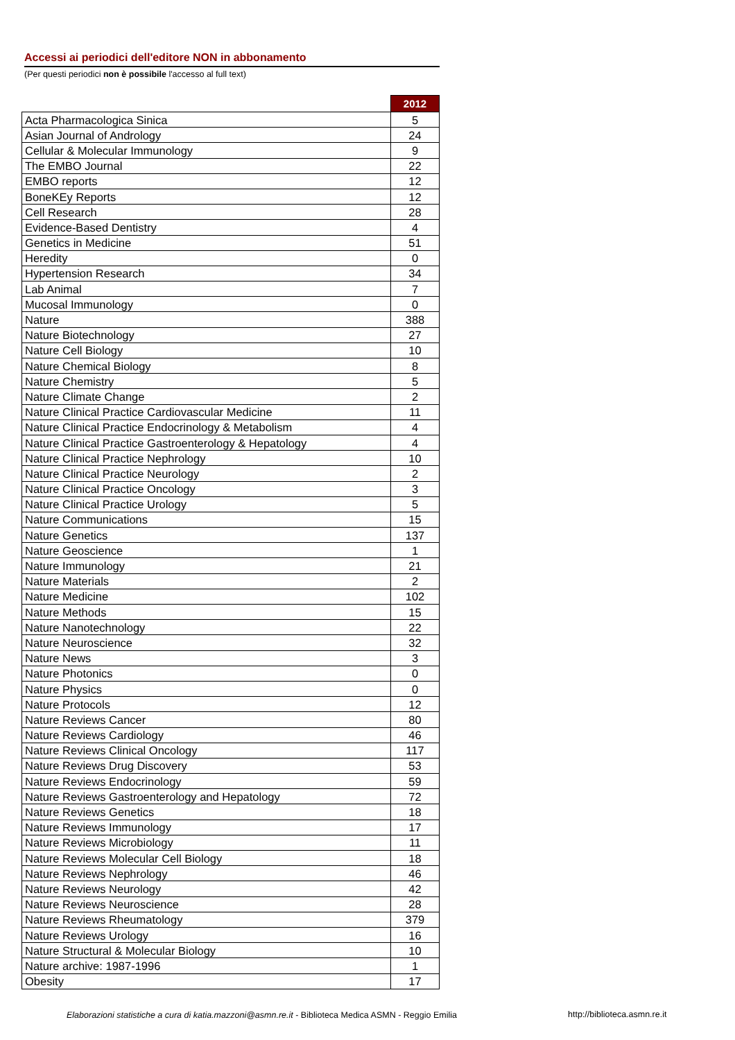Accessi ai periodici dell'editore NON in abbonamento
(Per questi periodici non è possibile l'accesso al full text)
| | 2012 |
| Acta Pharmacologica Sinica | 5 |
| Asian Journal of Andrology | 24 |
| Cellular & Molecular Immunology | 9 |
| The EMBO Journal | 22 |
| EMBO reports | 12 |
| BoneKEy Reports | 12 |
| Cell Research | 28 |
| Evidence-Based Dentistry | 4 |
| Genetics in Medicine | 51 |
| Heredity | 0 |
| Hypertension Research | 34 |
| Lab Animal | 7 |
| Mucosal Immunology | 0 |
| Nature | 388 |
| Nature Biotechnology | 27 |
| Nature Cell Biology | 10 |
| Nature Chemical Biology | 8 |
| Nature Chemistry | 5 |
| Nature Climate Change | 2 |
| Nature Clinical Practice Cardiovascular Medicine | 11 |
| Nature Clinical Practice Endocrinology & Metabolism | 4 |
| Nature Clinical Practice Gastroenterology & Hepatology | 4 |
| Nature Clinical Practice Nephrology | 10 |
| Nature Clinical Practice Neurology | 2 |
| Nature Clinical Practice Oncology | 3 |
| Nature Clinical Practice Urology | 5 |
| Nature Communications | 15 |
| Nature Genetics | 137 |
| Nature Geoscience | 1 |
| Nature Immunology | 21 |
| Nature Materials | 2 |
| Nature Medicine | 102 |
| Nature Methods | 15 |
| Nature Nanotechnology | 22 |
| Nature Neuroscience | 32 |
| Nature News | 3 |
| Nature Photonics | 0 |
| Nature Physics | 0 |
| Nature Protocols | 12 |
| Nature Reviews Cancer | 80 |
| Nature Reviews Cardiology | 46 |
| Nature Reviews Clinical Oncology | 117 |
| Nature Reviews Drug Discovery | 53 |
| Nature Reviews Endocrinology | 59 |
| Nature Reviews Gastroenterology and Hepatology | 72 |
| Nature Reviews Genetics | 18 |
| Nature Reviews Immunology | 17 |
| Nature Reviews Microbiology | 11 |
| Nature Reviews Molecular Cell Biology | 18 |
| Nature Reviews Nephrology | 46 |
| Nature Reviews Neurology | 42 |
| Nature Reviews Neuroscience | 28 |
| Nature Reviews Rheumatology | 379 |
| Nature Reviews Urology | 16 |
| Nature Structural & Molecular Biology | 10 |
| Nature archive: 1987-1996 | 1 |
| Obesity | 17 |
Elaborazioni statistiche a cura di katia.mazzoni@asmn.re.it - Biblioteca Medica ASMN - Reggio Emilia
http://biblioteca.asmn.re.it